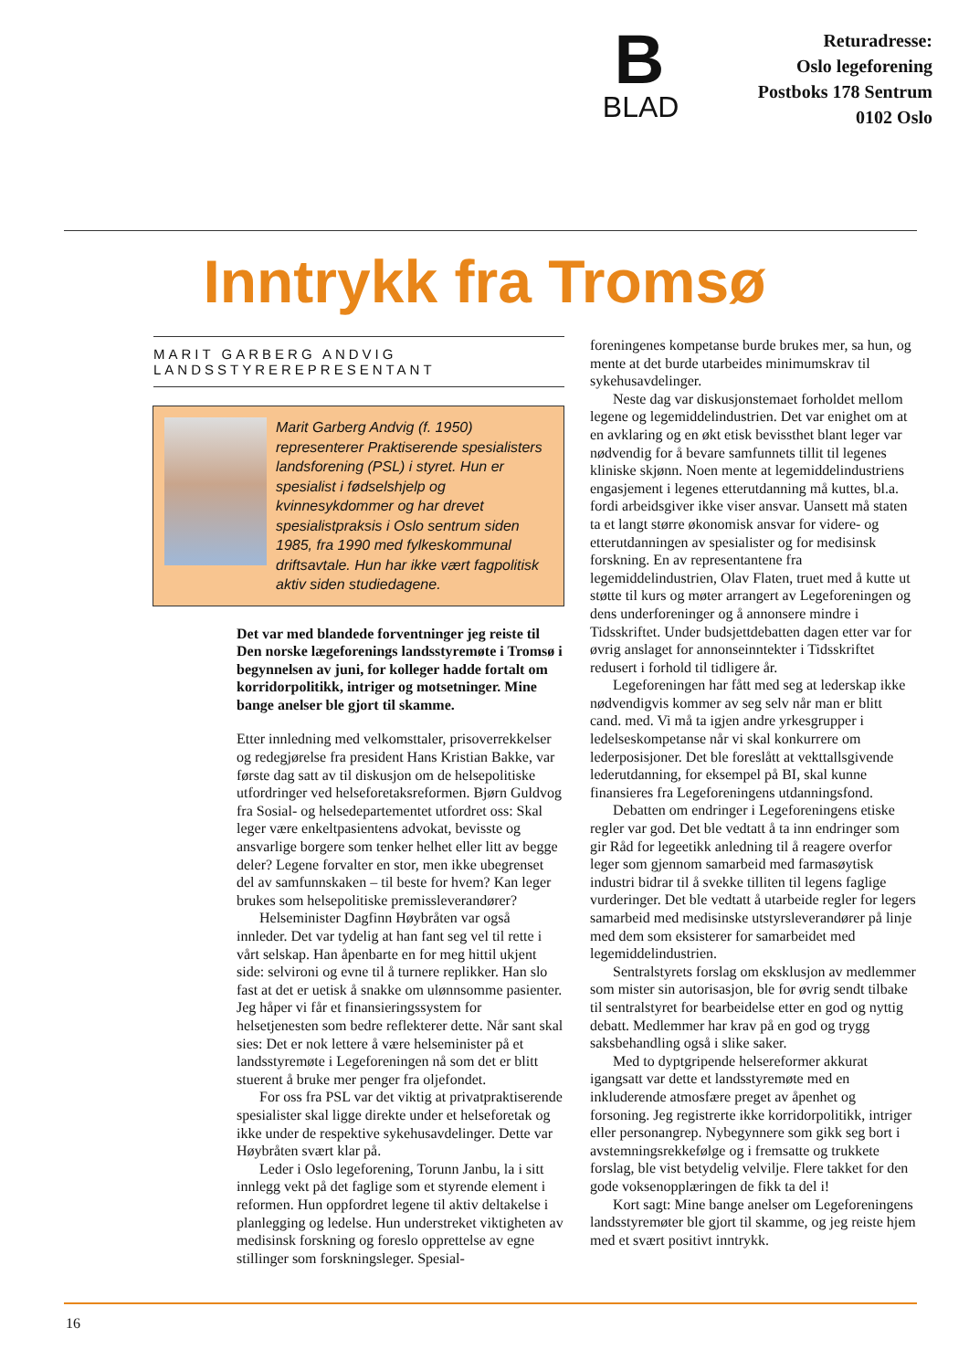B
BLAD
Returadresse:
Oslo legeforening
Postboks 178 Sentrum
0102 Oslo
Inntrykk fra Tromsø
MARIT GARBERG ANDVIG
LANDSSTYREREPRESENTANT
Marit Garberg Andvig (f. 1950) representerer Praktiserende spesialisters landsforening (PSL) i styret. Hun er spesialist i fødselshjelp og kvinnesykdommer og har drevet spesialistpraksis i Oslo sentrum siden 1985, fra 1990 med fylkeskommunal driftsavtale. Hun har ikke vært fagpolitisk aktiv siden studiedagene.
Det var med blandede forventninger jeg reiste til Den norske lægeforenings landsstyremøte i Tromsø i begynnelsen av juni, for kolleger hadde fortalt om korridorpolitikk, intriger og motsetninger. Mine bange anelser ble gjort til skamme.
Etter innledning med velkomsttaler, prisoverrekkelser og redegjørelse fra president Hans Kristian Bakke, var første dag satt av til diskusjon om de helsepolitiske utfordringer ved helseforetaksreformen. Bjørn Guldvog fra Sosial- og helsedepartementet utfordret oss: Skal leger være enkeltpasientens advokat, bevisste og ansvarlige borgere som tenker helhet eller litt av begge deler? Legene forvalter en stor, men ikke ubegrenset del av samfunnskaken – til beste for hvem? Kan leger brukes som helsepolitiske premissleverandører?
Helseminister Dagfinn Høybråten var også innleder. Det var tydelig at han fant seg vel til rette i vårt selskap. Han åpenbarte en for meg hittil ukjent side: selvironi og evne til å turnere replikker. Han slo fast at det er uetisk å snakke om ulønnsomme pasienter. Jeg håper vi får et finansieringssystem for helsetjenesten som bedre reflekterer dette. Når sant skal sies: Det er nok lettere å være helseminister på et landsstyremøte i Legeforeningen nå som det er blitt stuerent å bruke mer penger fra oljefondet.
For oss fra PSL var det viktig at privatpraktiserende spesialister skal ligge direkte under et helseforetak og ikke under de respektive sykehusavdelinger. Dette var Høybråten svært klar på.
Leder i Oslo legeforening, Torunn Janbu, la i sitt innlegg vekt på det faglige som et styrende element i reformen. Hun oppfordret legene til aktiv deltakelse i planlegging og ledelse. Hun understreket viktigheten av medisinsk forskning og foreslo opprettelse av egne stillinger som forskningsleger. Spesial-
foreningenes kompetanse burde brukes mer, sa hun, og mente at det burde utarbeides minimumskrav til sykehusavdelinger.
Neste dag var diskusjonstemaet forholdet mellom legene og legemiddelindustrien. Det var enighet om at en avklaring og en økt etisk bevissthet blant leger var nødvendig for å bevare samfunnets tillit til legenes kliniske skjønn. Noen mente at legemiddelindustriens engasjement i legenes etterutdanning må kuttes, bl.a. fordi arbeidsgiver ikke viser ansvar. Uansett må staten ta et langt større økonomisk ansvar for videre- og etterutdanningen av spesialister og for medisinsk forskning. En av representantene fra legemiddelindustrien, Olav Flaten, truet med å kutte ut støtte til kurs og møter arrangert av Legeforeningen og dens underforeninger og å annonsere mindre i Tidsskriftet. Under budsjettdebatten dagen etter var for øvrig anslaget for annonseinntekter i Tidsskriftet redusert i forhold til tidligere år.
Legeforeningen har fått med seg at lederskap ikke nødvendigvis kommer av seg selv når man er blitt cand. med. Vi må ta igjen andre yrkesgrupper i ledelseskompetanse når vi skal konkurrere om lederposisjoner. Det ble foreslått at vekttallsgivende lederutdanning, for eksempel på BI, skal kunne finansieres fra Legeforeningens utdanningsfond.
Debatten om endringer i Legeforeningens etiske regler var god. Det ble vedtatt å ta inn endringer som gir Råd for legeetikk anledning til å reagere overfor leger som gjennom samarbeid med farmasøytisk industri bidrar til å svekke tilliten til legens faglige vurderinger. Det ble vedtatt å utarbeide regler for legers samarbeid med medisinske utstyrsleverandører på linje med dem som eksisterer for samarbeidet med legemiddelindustrien.
Sentralstyrets forslag om eksklusjon av medlemmer som mister sin autorisasjon, ble for øvrig sendt tilbake til sentralstyret for bearbeidelse etter en god og nyttig debatt. Medlemmer har krav på en god og trygg saksbehandling også i slike saker.
Med to dyptgripende helsereformer akkurat igangsatt var dette et landsstyremøte med en inkluderende atmosfære preget av åpenhet og forsoning. Jeg registrerte ikke korridorpolitikk, intriger eller personangrep. Nybegynnere som gikk seg bort i avstemningsrekkefølge og i fremsatte og trukkete forslag, ble vist betydelig velvilje. Flere takket for den gode voksenopplæringen de fikk ta del i!
Kort sagt: Mine bange anelser om Legeforeningens landsstyremøter ble gjort til skamme, og jeg reiste hjem med et svært positivt inntrykk.
16